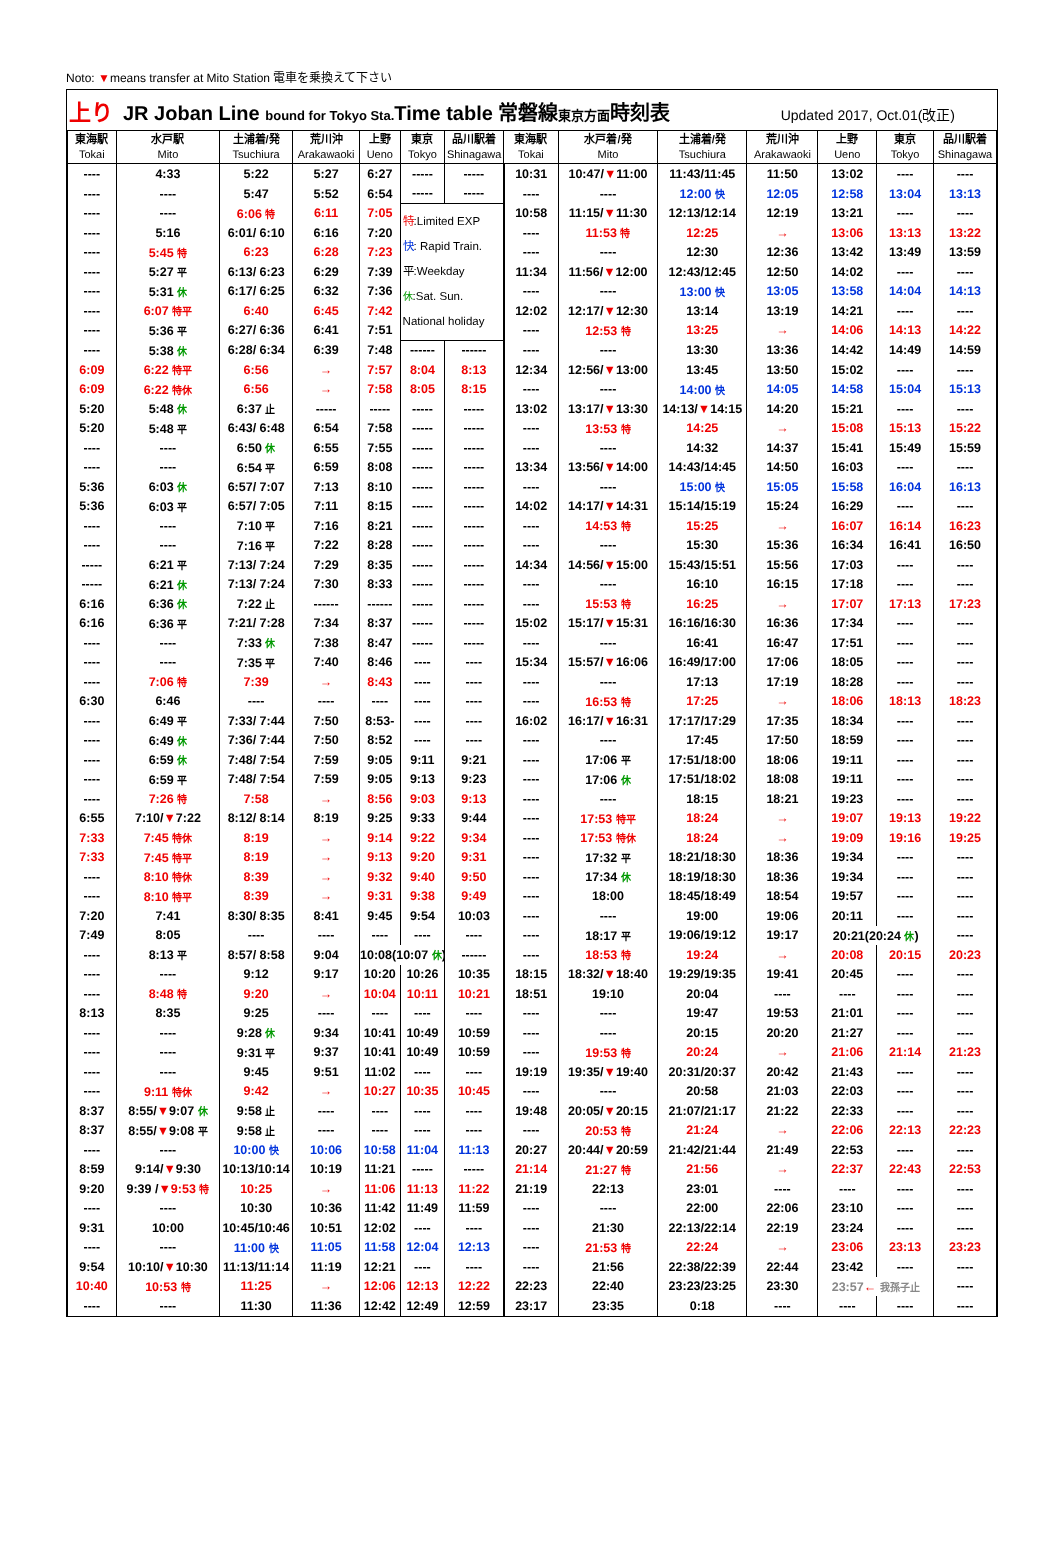Noto: ▼means transfer at Mito Station 電車を乗換えて下さい
上り JR Joban Line bound for Tokyo Sta. Time table 常磐線 東京方面 時刻表 Updated 2017, Oct.01(改正)
| 東海駅 Tokai | 水戸駅 Mito | 土浦着/発 Tsuchiura | 荒川沖 Arakawaoki | 上野 Ueno | 東京 Tokyo | 品川駅着 Shinagawa | 東海駅 Tokai | 水戸着/発 Mito | 土浦着/発 Tsuchiura | 荒川沖 Arakawaoki | 上野 Ueno | 東京 Tokyo | 品川駅着 Shinagawa |
| --- | --- | --- | --- | --- | --- | --- | --- | --- | --- | --- | --- | --- | --- |
| ---- | 4:33 | 5:22 | 5:27 | 6:27 | ----- | ----- | 10:31 | 10:47/ ▼ 11:00 | 11:43/11:45 | 11:50 | 13:02 | ---- | ---- |
| ---- | ---- | 5:47 | 5:52 | 6:54 | ----- | ----- | ---- | ---- | 12:00 快 | 12:05 | 12:58 | 13:04 | 13:13 |
| ---- | ---- | 6:06 特 | 6:11 | 7:05 | 特 :Limited EXP 快 : Rapid Train. 平:Weekday 休 :Sat. Sun. National holiday | | 10:58 | 11:15/ ▼ 11:30 | 12:13/12:14 | 12:19 | 13:21 | ---- | ---- |
| ---- | 5:16 | 6:01/ 6:10 | 6:16 | 7:20 | | | ---- | 11:53 特 | 12:25 | → | 13:06 | 13:13 | 13:22 |
| ---- | 5:45 特 | 6:23 | 6:28 | 7:23 | | | ---- | ---- | 12:30 | 12:36 | 13:42 | 13:49 | 13:59 |
| ---- | 5:27 平 | 6:13/ 6:23 | 6:29 | 7:39 | | | 11:34 | 11:56/ ▼ 12:00 | 12:43/12:45 | 12:50 | 14:02 | ---- | ---- |
| ---- | 5:31 休 | 6:17/ 6:25 | 6:32 | 7:36 | | | ---- | ---- | 13:00 快 | 13:05 | 13:58 | 14:04 | 14:13 |
| ---- | 6:07 特平 | 6:40 | 6:45 | 7:42 | | | 12:02 | 12:17/ ▼ 12:30 | 13:14 | 13:19 | 14:21 | ---- | ---- |
| ---- | 5:36 平 | 6:27/ 6:36 | 6:41 | 7:51 | | | ---- | 12:53 特 | 13:25 | → | 14:06 | 14:13 | 14:22 |
| ---- | 5:38 休 | 6:28/ 6:34 | 6:39 | 7:48 | ------ | ------ | ---- | ---- | 13:30 | 13:36 | 14:42 | 14:49 | 14:59 |
| 6:09 | 6:22 特平 | 6:56 | → | 7:57 | 8:04 | 8:13 | 12:34 | 12:56/ ▼ 13:00 | 13:45 | 13:50 | 15:02 | ---- | ---- |
| 6:09 | 6:22 特休 | 6:56 | → | 7:58 | 8:05 | 8:15 | ---- | ---- | 14:00 快 | 14:05 | 14:58 | 15:04 | 15:13 |
| 5:20 | 5:48 休 | 6:37 止 | ----- | ----- | ----- | ----- | 13:02 | 13:17/ ▼ 13:30 | 14:13/ ▼ 14:15 | 14:20 | 15:21 | ---- | ---- |
| 5:20 | 5:48 平 | 6:43/ 6:48 | 6:54 | 7:58 | ----- | ----- | ---- | 13:53 特 | 14:25 | → | 15:08 | 15:13 | 15:22 |
| ---- | ---- | 6:50 休 | 6:55 | 7:55 | ----- | ----- | ---- | ---- | 14:32 | 14:37 | 15:41 | 15:49 | 15:59 |
| ---- | ---- | 6:54 平 | 6:59 | 8:08 | ----- | ----- | 13:34 | 13:56/ ▼ 14:00 | 14:43/14:45 | 14:50 | 16:03 | ---- | ---- |
| 5:36 | 6:03 休 | 6:57/ 7:07 | 7:13 | 8:10 | ----- | ----- | ---- | ---- | 15:00 快 | 15:05 | 15:58 | 16:04 | 16:13 |
| 5:36 | 6:03 平 | 6:57/ 7:05 | 7:11 | 8:15 | ----- | ----- | 14:02 | 14:17/ ▼ 14:31 | 15:14/15:19 | 15:24 | 16:29 | ---- | ---- |
| ---- | ---- | 7:10 平 | 7:16 | 8:21 | ----- | ----- | ---- | 14:53 特 | 15:25 | → | 16:07 | 16:14 | 16:23 |
| ---- | ---- | 7:16 平 | 7:22 | 8:28 | ----- | ----- | ---- | ---- | 15:30 | 15:36 | 16:34 | 16:41 | 16:50 |
| ----- | 6:21 平 | 7:13/ 7:24 | 7:29 | 8:35 | ----- | ----- | 14:34 | 14:56/ ▼ 15:00 | 15:43/15:51 | 15:56 | 17:03 | ---- | ---- |
| ----- | 6:21 休 | 7:13/ 7:24 | 7:30 | 8:33 | ----- | ----- | ---- | ---- | 16:10 | 16:15 | 17:18 | ---- | ---- |
| 6:16 | 6:36 休 | 7:22 止 | ------ | ------ | ----- | ----- | ---- | 15:53 特 | 16:25 | → | 17:07 | 17:13 | 17:23 |
| 6:16 | 6:36 平 | 7:21/ 7:28 | 7:34 | 8:37 | ----- | ----- | 15:02 | 15:17/ ▼ 15:31 | 16:16/16:30 | 16:36 | 17:34 | ---- | ---- |
| ---- | ---- | 7:33 休 | 7:38 | 8:47 | ----- | ----- | ---- | ---- | 16:41 | 16:47 | 17:51 | ---- | ---- |
| ---- | ---- | 7:35 平 | 7:40 | 8:46 | ---- | ---- | 15:34 | 15:57/ ▼ 16:06 | 16:49/17:00 | 17:06 | 18:05 | ---- | ---- |
| ---- | 7:06 特 | 7:39 | → | 8:43 | ---- | ---- | ---- | ---- | 17:13 | 17:19 | 18:28 | ---- | ---- |
| 6:30 | 6:46 | ---- | ---- | ---- | ---- | ---- | ---- | 16:53 特 | 17:25 | → | 18:06 | 18:13 | 18:23 |
| ---- | 6:49 平 | 7:33/ 7:44 | 7:50 | 8:53- | ---- | ---- | 16:02 | 16:17/ ▼ 16:31 | 17:17/17:29 | 17:35 | 18:34 | ---- | ---- |
| ---- | 6:49 休 | 7:36/ 7:44 | 7:50 | 8:52 | ---- | ---- | ---- | ---- | 17:45 | 17:50 | 18:59 | ---- | ---- |
| ---- | 6:59 休 | 7:48/ 7:54 | 7:59 | 9:05 | 9:11 | 9:21 | ---- | 17:06 平 | 17:51/18:00 | 18:06 | 19:11 | ---- | ---- |
| ---- | 6:59 平 | 7:48/ 7:54 | 7:59 | 9:05 | 9:13 | 9:23 | ---- | 17:06 休 | 17:51/18:02 | 18:08 | 19:11 | ---- | ---- |
| ---- | 7:26 特 | 7:58 | → | 8:56 | 9:03 | 9:13 | ---- | ---- | 18:15 | 18:21 | 19:23 | ---- | ---- |
| 6:55 | 7:10/ ▼ 7:22 | 8:12/ 8:14 | 8:19 | 9:25 | 9:33 | 9:44 | ---- | 17:53 特平 | 18:24 | → | 19:07 | 19:13 | 19:22 |
| 7:33 | 7:45 特休 | 8:19 | → | 9:14 | 9:22 | 9:34 | ---- | 17:53 特休 | 18:24 | → | 19:09 | 19:16 | 19:25 |
| 7:33 | 7:45 特平 | 8:19 | → | 9:13 | 9:20 | 9:31 | ---- | 17:32 平 | 18:21/18:30 | 18:36 | 19:34 | ---- | ---- |
| ---- | 8:10 特休 | 8:39 | → | 9:32 | 9:40 | 9:50 | ---- | 17:34 休 | 18:19/18:30 | 18:36 | 19:34 | ---- | ---- |
| ---- | 8:10 特平 | 8:39 | → | 9:31 | 9:38 | 9:49 | ---- | 18:00 | 18:45/18:49 | 18:54 | 19:57 | ---- | ---- |
| 7:20 | 7:41 | 8:30/ 8:35 | 8:41 | 9:45 | 9:54 | 10:03 | ---- | ---- | 19:00 | 19:06 | 20:11 | ---- | ---- |
| 7:49 | 8:05 | ---- | ---- | ---- | ---- | ---- | ---- | 18:17 平 | 19:06/19:12 | 19:17 | 20:21(20:24 休 ) | | ---- |
| ---- | 8:13 平 | 8:57/ 8:58 | 9:04 | 10:08(10:07 休 ) | | ------ | ---- | 18:53 特 | 19:24 | → | 20:08 | 20:15 | 20:23 |
| ---- | ---- | 9:12 | 9:17 | 10:20 | 10:26 | 10:35 | 18:15 | 18:32/ ▼ 18:40 | 19:29/19:35 | 19:41 | 20:45 | ---- | ---- |
| ---- | 8:48 特 | 9:20 | → | 10:04 | 10:11 | 10:21 | 18:51 | 19:10 | 20:04 | ---- | ---- | ---- | ---- |
| 8:13 | 8:35 | 9:25 | ---- | ---- | ---- | ---- | ---- | ---- | 19:47 | 19:53 | 21:01 | ---- | ---- |
| ---- | ---- | 9:28 休 | 9:34 | 10:41 | 10:49 | 10:59 | ---- | ---- | 20:15 | 20:20 | 21:27 | ---- | ---- |
| ---- | ---- | 9:31 平 | 9:37 | 10:41 | 10:49 | 10:59 | ---- | 19:53 特 | 20:24 | → | 21:06 | 21:14 | 21:23 |
| ---- | ---- | 9:45 | 9:51 | 11:02 | ---- | ---- | 19:19 | 19:35/ ▼ 19:40 | 20:31/20:37 | 20:42 | 21:43 | ---- | ---- |
| ---- | 9:11 特休 | 9:42 | → | 10:27 | 10:35 | 10:45 | ---- | ---- | 20:58 | 21:03 | 22:03 | ---- | ---- |
| 8:37 | 8:55/ ▼ 9:07 休 | 9:58 止 | ---- | ---- | ---- | ---- | 19:48 | 20:05/ ▼ 20:15 | 21:07/21:17 | 21:22 | 22:33 | ---- | ---- |
| 8:37 | 8:55/ ▼ 9:08 平 | 9:58 止 | ---- | ---- | ---- | ---- | ---- | 20:53 特 | 21:24 | → | 22:06 | 22:13 | 22:23 |
| ---- | ---- | 10:00 快 | 10:06 | 10:58 | 11:04 | 11:13 | 20:27 | 20:44/ ▼ 20:59 | 21:42/21:44 | 21:49 | 22:53 | ---- | ---- |
| 8:59 | 9:14/ ▼ 9:30 | 10:13/10:14 | 10:19 | 11:21 | ----- | ----- | 21:14 | 21:27 特 | 21:56 | → | 22:37 | 22:43 | 22:53 |
| 9:20 | 9:39 / ▼9:53 特 | 10:25 | → | 11:06 | 11:13 | 11:22 | 21:19 | 22:13 | 23:01 | ---- | ---- | ---- | ---- |
| ---- | ---- | 10:30 | 10:36 | 11:42 | 11:49 | 11:59 | ---- | ---- | 22:00 | 22:06 | 23:10 | ---- | ---- |
| 9:31 | 10:00 | 10:45/10:46 | 10:51 | 12:02 | ---- | ---- | ---- | 21:30 | 22:13/22:14 | 22:19 | 23:24 | ---- | ---- |
| ---- | ---- | 11:00 快 | 11:05 | 11:58 | 12:04 | 12:13 | ---- | 21:53 特 | 22:24 | → | 23:06 | 23:13 | 23:23 |
| 9:54 | 10:10/ ▼ 10:30 | 11:13/11:14 | 11:19 | 12:21 | ---- | ---- | ---- | 21:56 | 22:38/22:39 | 22:44 | 23:42 | ---- | ---- |
| 10:40 | 10:53 特 | 11:25 | → | 12:06 | 12:13 | 12:22 | 22:23 | 22:40 | 23:23/23:25 | 23:30 | 23:57 ← 我孫子止 | | ---- |
| ---- | ---- | 11:30 | 11:36 | 12:42 | 12:49 | 12:59 | 23:17 | 23:35 | 0:18 | ---- | ---- | ---- | ---- |